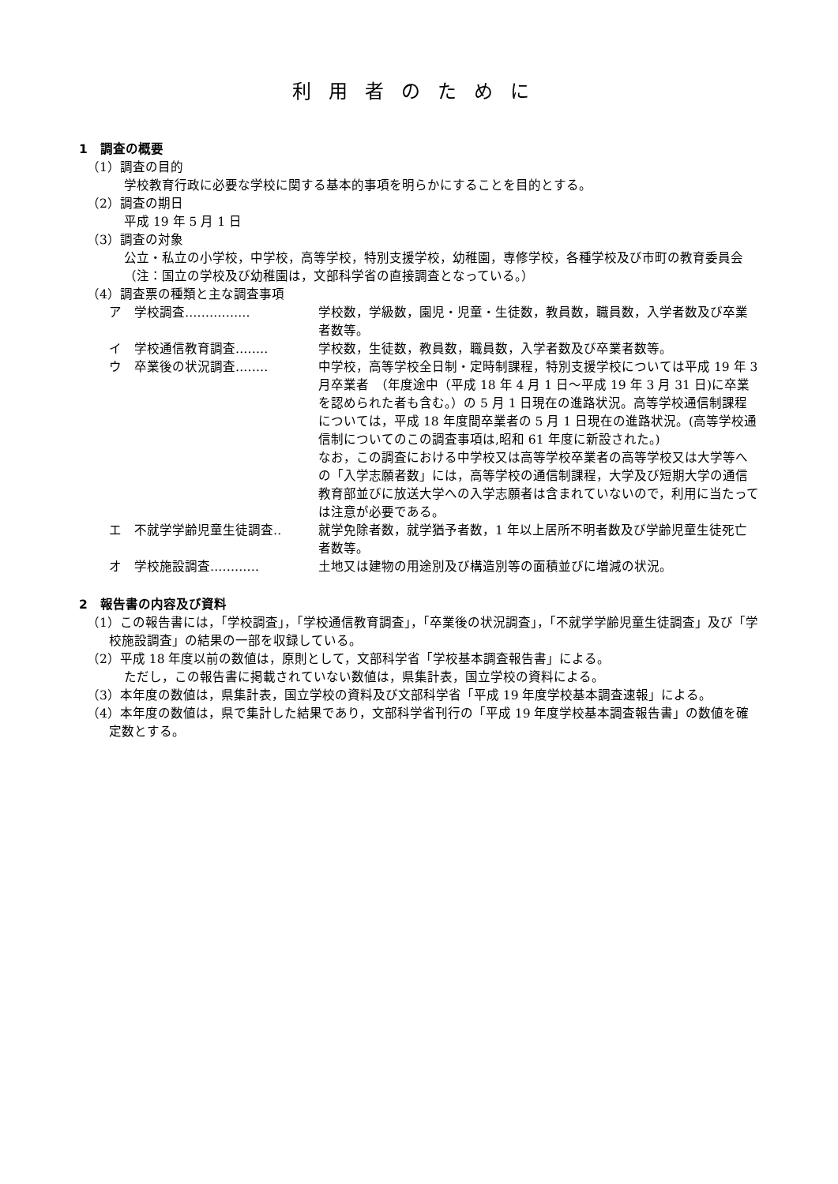利用者のために
1　調査の概要
（1）調査の目的
学校教育行政に必要な学校に関する基本的事項を明らかにすることを目的とする。
（2）調査の期日
平成 19 年 5 月 1 日
（3）調査の対象
公立・私立の小学校，中学校，高等学校，特別支援学校，幼稚園，専修学校，各種学校及び市町の教育委員会（注：国立の学校及び幼稚園は，文部科学省の直接調査となっている。）
（4）調査票の種類と主な調査事項
ア　学校調査‥‥‥‥‥‥‥‥ 学校数，学級数，園児・児童・生徒数，教員数，職員数，入学者数及び卒業者数等。
イ　学校通信教育調査‥‥‥‥ 学校数，生徒数，教員数，職員数，入学者数及び卒業者数等。
ウ　卒業後の状況調査‥‥‥‥ 中学校，高等学校全日制・定時制課程，特別支援学校については平成 19 年 3 月卒業者　（年度途中（平成 18 年 4 月 1 日～平成 19 年 3 月 31 日)に卒業を認められた者も含む。）の 5 月 1 日現在の進路状況。高等学校通信制課程については，平成 18 年度間卒業者の 5 月 1 日現在の進路状況。(高等学校通信制についてのこの調査事項は,昭和 61 年度に新設された。)
なお，この調査における中学校又は高等学校卒業者の高等学校又は大学等への「入学志願者数」には，高等学校の通信制課程，大学及び短期大学の通信教育部並びに放送大学への入学志願者は含まれていないので，利用に当たっては注意が必要である。
エ　不就学学齢児童生徒調査‥ 就学免除者数，就学猶予者数，1 年以上居所不明者数及び学齢児童生徒死亡者数等。
オ　学校施設調査‥‥‥‥‥‥ 土地又は建物の用途別及び構造別等の面積並びに増減の状況。
2　報告書の内容及び資料
（1）この報告書には，「学校調査」，「学校通信教育調査」，「卒業後の状況調査」，「不就学学齢児童生徒調査」及び「学校施設調査」の結果の一部を収録している。
（2）平成 18 年度以前の数値は，原則として，文部科学省「学校基本調査報告書」による。
ただし，この報告書に掲載されていない数値は，県集計表，国立学校の資料による。
（3）本年度の数値は，県集計表，国立学校の資料及び文部科学省「平成 19 年度学校基本調査速報」による。
（4）本年度の数値は，県で集計した結果であり，文部科学省刊行の「平成 19 年度学校基本調査報告書」の数値を確定数とする。